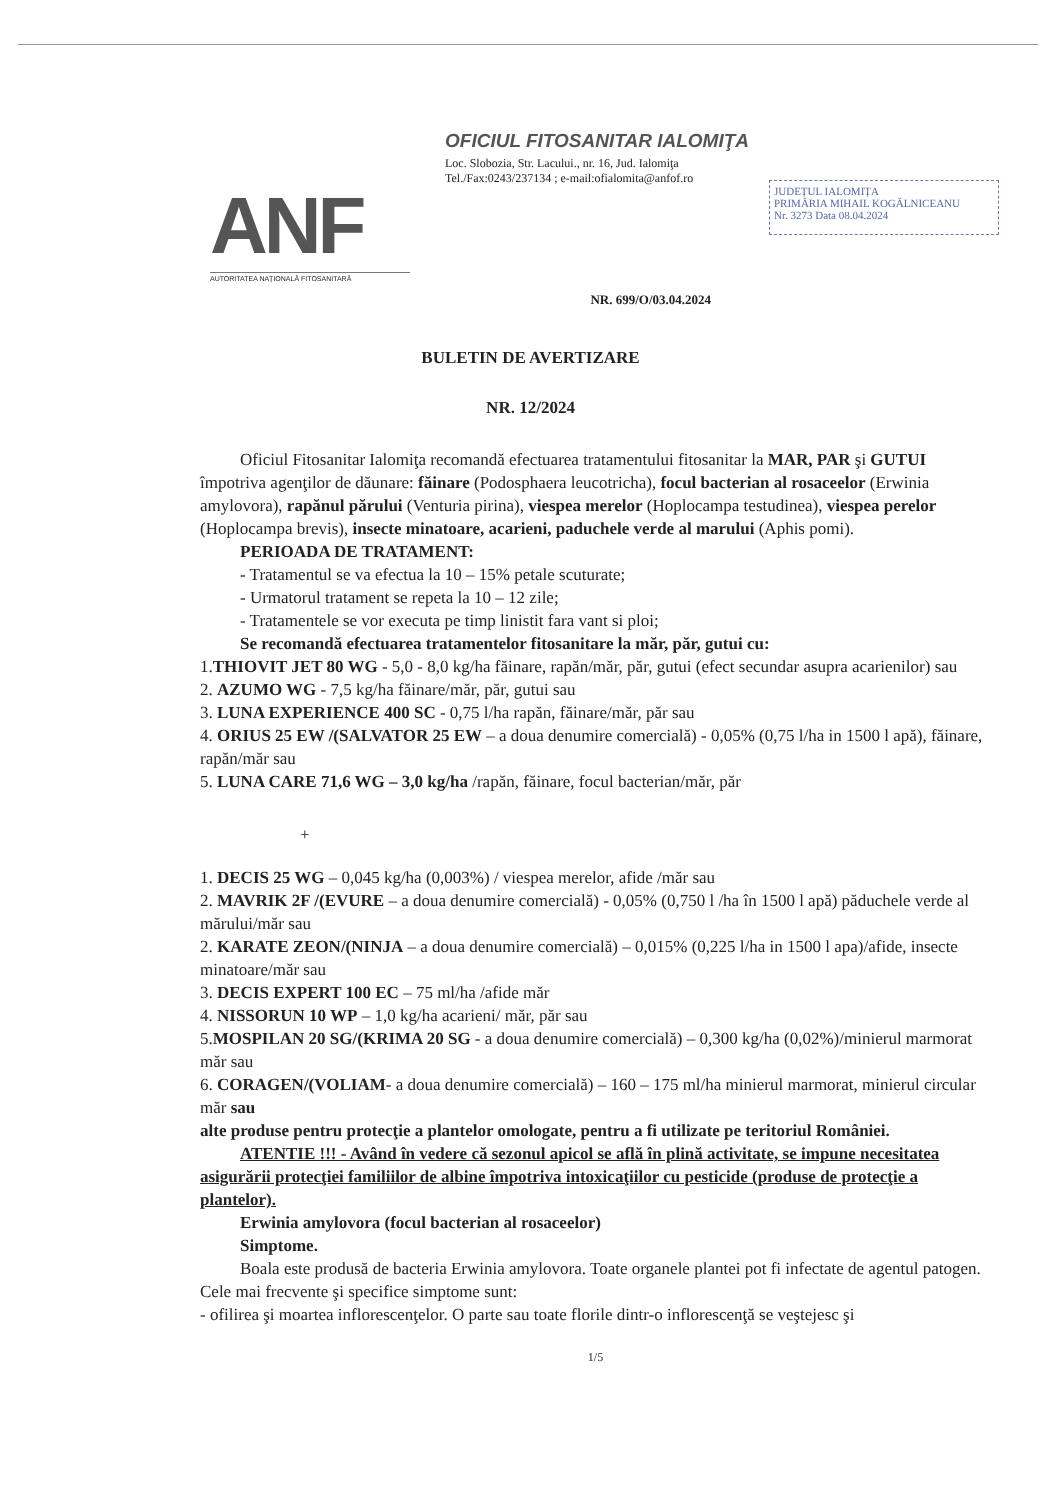ANF
AUTORITATEA NAȚIONALĂ FITOSANITARĂ
OFICIUL FITOSANITAR IALOMIŢA
Loc. Slobozia, Str. Lacului., nr. 16, Jud. Ialomiţa
Tel./Fax:0243/237134 ; e-mail:ofialomita@anfof.ro
JUDEȚUL IALOMIȚA
PRIMĂRIA MIHAIL KOGĂLNICEANU
Nr. 3273 Data 08.04.2024
NR. 699/O/03.04.2024
BULETIN DE AVERTIZARE
NR. 12/2024
Oficiul Fitosanitar Ialomiţa recomandă efectuarea tratamentului fitosanitar la MAR, PAR şi GUTUI împotriva agenţilor de dăunare: făinare (Podosphaera leucotricha), focul bacterian al rosaceelor (Erwinia amylovora), rapănul părului (Venturia pirina), viespea merelor (Hoplocampa testudinea), viespea perelor (Hoplocampa brevis), insecte minatoare, acarieni, paduchele verde al marului (Aphis pomi).
PERIOADA DE TRATAMENT:
- Tratamentul se va efectua la 10 – 15% petale scuturate;
- Urmatorul tratament se repeta la 10 – 12 zile;
- Tratamentele se vor executa pe timp linistit fara vant si ploi;
Se recomandă efectuarea tratamentelor fitosanitare la măr, păr, gutui cu:
1.THIOVIT JET 80 WG - 5,0 - 8,0 kg/ha făinare, rapăn/măr, păr, gutui (efect secundar asupra acarienilor) sau
2. AZUMO WG - 7,5 kg/ha făinare/măr, păr, gutui sau
3. LUNA EXPERIENCE 400 SC - 0,75 l/ha rapăn, făinare/măr, păr sau
4. ORIUS 25 EW /(SALVATOR 25 EW – a doua denumire comercială) - 0,05% (0,75 l/ha in 1500 l apă), făinare, rapăn/măr sau
5. LUNA CARE 71,6 WG – 3,0 kg/ha /rapăn, făinare, focul bacterian/măr, păr
+
1. DECIS 25 WG – 0,045 kg/ha (0,003%) / viespea merelor, afide /măr sau
2. MAVRIK 2F /(EVURE – a doua denumire comercială) - 0,05% (0,750 l /ha în 1500 l apă) păduchele verde al mărului/măr sau
2. KARATE ZEON/(NINJA – a doua denumire comercială) – 0,015% (0,225 l/ha in 1500 l apa)/afide, insecte minatoare/măr sau
3. DECIS EXPERT 100 EC – 75 ml/ha /afide măr
4. NISSORUN 10 WP – 1,0 kg/ha acarieni/ măr, păr sau
5.MOSPILAN 20 SG/(KRIMA 20 SG - a doua denumire comercială) – 0,300 kg/ha (0,02%)/minierul marmorat măr sau
6. CORAGEN/(VOLIAM- a doua denumire comercială) – 160 – 175 ml/ha minierul marmorat, minierul circular măr sau
alte produse pentru protecţie a plantelor omologate, pentru a fi utilizate pe teritoriul României.
ATENTIE !!! - Având în vedere că sezonul apicol se află în plină activitate, se impune necesitatea asigurării protecţiei familiilor de albine împotriva intoxicaţiilor cu pesticide (produse de protecţie a plantelor).
Erwinia amylovora (focul bacterian al rosaceelor)
Simptome.
Boala este produsă de bacteria Erwinia amylovora. Toate organele plantei pot fi infectate de agentul patogen. Cele mai frecvente şi specifice simptome sunt:
- ofilirea şi moartea inflorescenţelor. O parte sau toate florile dintr-o inflorescenţă se veştejesc şi
1/5